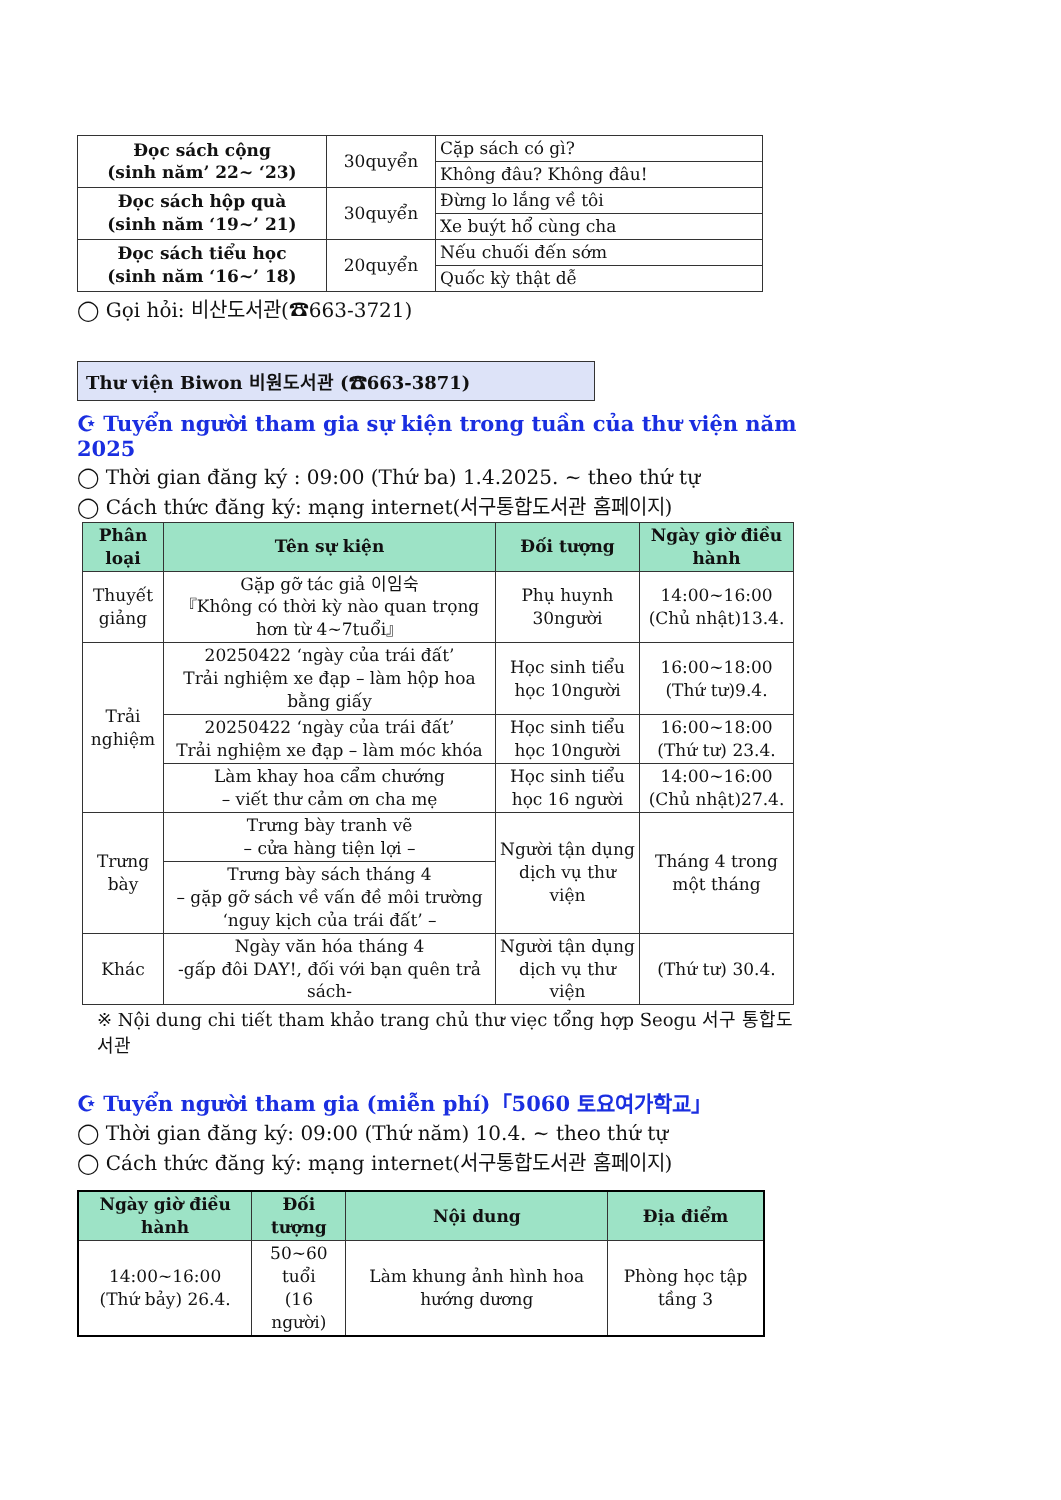| Đọc sách cộng (sinh năm’ 22~ ‘23) | 30quyển | Cặp sách có gì? |
| | | Không đâu? Không đâu! |
| Đọc sách hộp quà (sinh năm ‘19~’ 21) | 30quyển | Đừng lo lắng về tôi |
| | | Xe buýt hổ cùng cha |
| Đọc sách tiểu học (sinh năm ‘16~’ 18) | 20quyển | Nếu chuối đến sớm |
| | | Quốc kỳ thật dễ |
◯ Gọi hỏi: 비산도서관(☎663-3721)
Thư viện Biwon 비원도서관 (☎663-3871)
☪ Tuyển người tham gia sự kiện trong tuần của thư viện năm 2025
◯ Thời gian đăng ký : 09:00 (Thứ ba) 1.4.2025. ~ theo thứ tự
◯ Cách thức đăng ký: mạng internet(서구통합도서관 홈페이지)
| Phân loại | Tên sự kiện | Đối tượng | Ngày giờ điều hành |
| --- | --- | --- | --- |
| Thuyết giảng | Gặp gỡ tác giả 이임숙 『Không có thời kỳ nào quan trọng hơn từ 4~7tuổi』 | Phụ huynh 30người | 14:00~16:00 (Chủ nhật)13.4. |
| Trải nghiệm | 20250422 ‘ngày của trái đất’ Trải nghiệm xe đạp – làm hộp hoa bằng giấy | Học sinh tiểu học 10người | 16:00~18:00 (Thứ tư)9.4. |
| | 20250422 ‘ngày của trái đất’ Trải nghiệm xe đạp – làm móc khóa | Học sinh tiểu học 10người | 16:00~18:00 (Thứ tư) 23.4. |
| | Làm khay hoa cẩm chướng – viết thư cảm ơn cha mẹ | Học sinh tiểu học 16 người | 14:00~16:00 (Chủ nhật)27.4. |
| Trưng bày | Trưng bày tranh vẽ – cửa hàng tiện lợi – | Người tận dụng dịch vụ thư viện | Tháng 4 trong một tháng |
| | Trưng bày sách tháng 4 – gặp gỡ sách về vấn đề môi trường ‘nguy kịch của trái đất’ – | | |
| Khác | Ngày văn hóa tháng 4 -gấp đôi DAY!, đối với bạn quên trả sách- | Người tận dụng dịch vụ thư viện | (Thứ tư) 30.4. |
※ Nội dung chi tiết tham khảo trang chủ thư viẹc tổng hợp Seogu 서구 통합도서관
☪ Tuyển người tham gia (miễn phí)「5060 토요여가학교」
◯ Thời gian đăng ký: 09:00 (Thứ năm) 10.4. ~ theo thứ tự
◯ Cách thức đăng ký: mạng internet(서구통합도서관 홈페이지)
| Ngày giờ điều hành | Đối tượng | Nội dung | Địa điểm |
| --- | --- | --- | --- |
| 14:00~16:00 (Thứ bảy) 26.4. | 50~60 tuổi (16 người) | Làm khung ảnh hình hoa hướng dương | Phòng học tập tầng 3 |